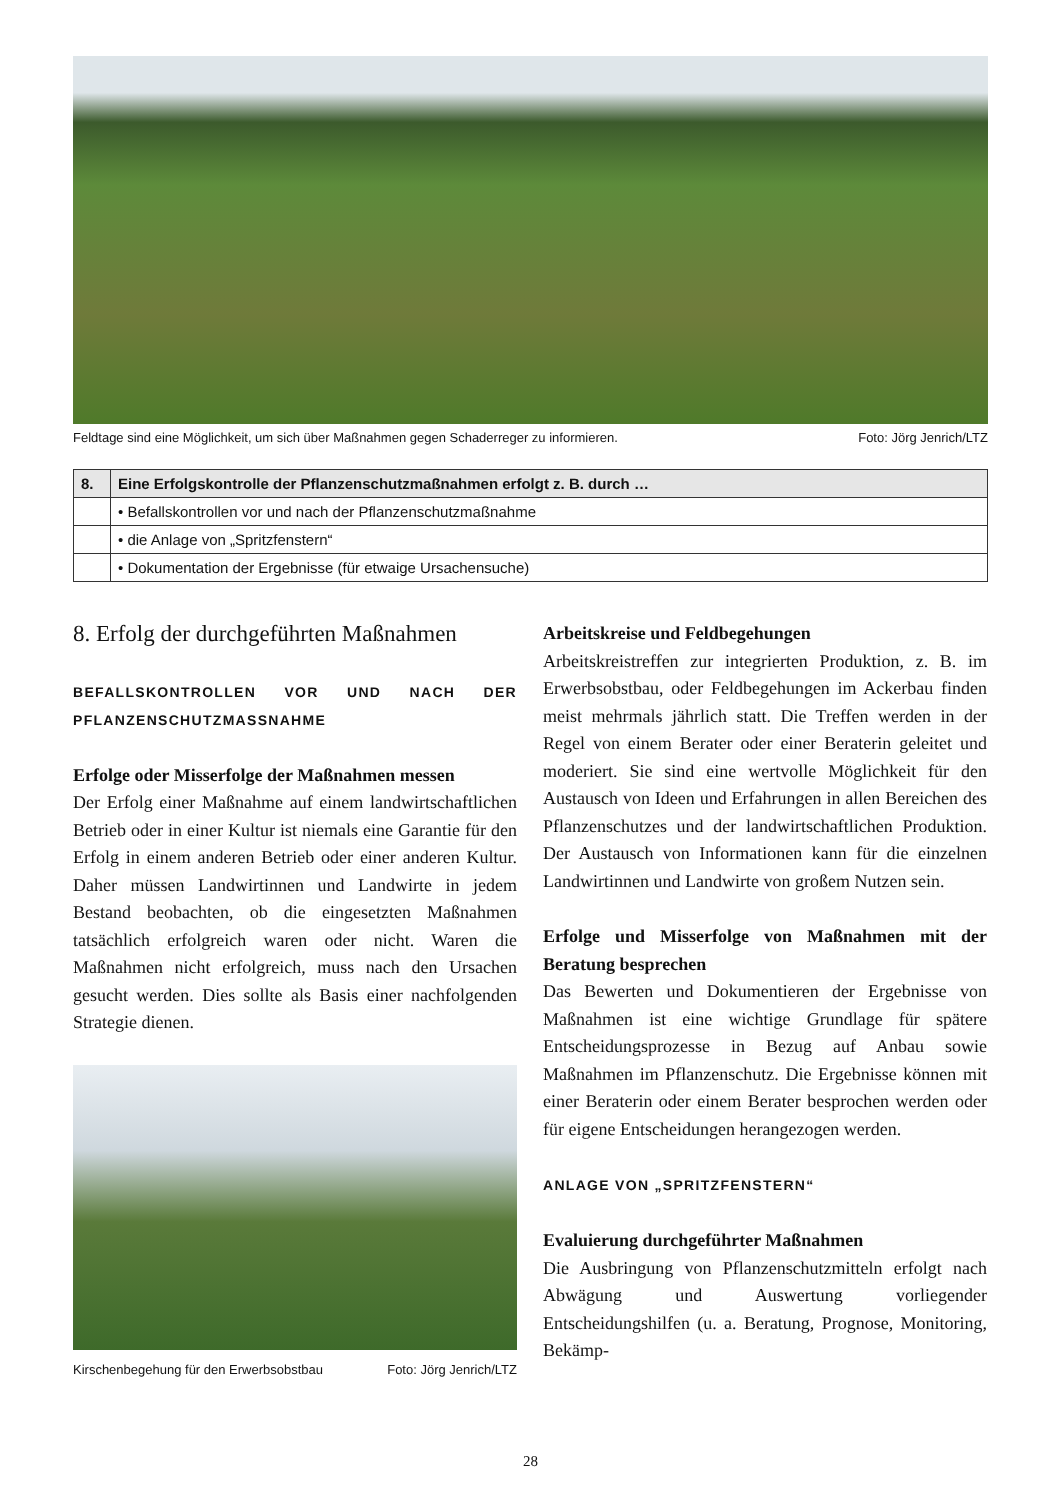Feldtage sind eine Möglichkeit, um sich über Maßnahmen gegen Schaderreger zu informieren. Foto: Jörg Jenrich/LTZ
| 8. | Eine Erfolgskontrolle der Pflanzenschutzmaßnahmen erfolgt z. B. durch … |
| --- | --- |
| | • Befallskontrollen vor und nach der Pflanzenschutzmaßnahme |
| | • die Anlage von „Spritzfenstern“ |
| | • Dokumentation der Ergebnisse (für etwaige Ursachensuche) |
8. Erfolg der durchgeführten Maßnahmen
BEFALLSKONTROLLEN VOR UND NACH DER PFLANZENSCHUTZMASSNAHME
Erfolge oder Misserfolge der Maßnahmen messen
Der Erfolg einer Maßnahme auf einem landwirtschaftlichen Betrieb oder in einer Kultur ist niemals eine Garantie für den Erfolg in einem anderen Betrieb oder einer anderen Kultur. Daher müssen Landwirtinnen und Landwirte in jedem Bestand beobachten, ob die eingesetzten Maßnahmen tatsächlich erfolgreich waren oder nicht. Waren die Maßnahmen nicht erfolgreich, muss nach den Ursachen gesucht werden. Dies sollte als Basis einer nachfolgenden Strategie dienen.
Kirschenbegehung für den Erwerbsobstbau Foto: Jörg Jenrich/LTZ
Arbeitskreise und Feldbegehungen
Arbeitskreistreffen zur integrierten Produktion, z. B. im Erwerbsobstbau, oder Feldbegehungen im Ackerbau finden meist mehrmals jährlich statt. Die Treffen werden in der Regel von einem Berater oder einer Beraterin geleitet und moderiert. Sie sind eine wertvolle Möglichkeit für den Austausch von Ideen und Erfahrungen in allen Bereichen des Pflanzenschutzes und der landwirtschaftlichen Produktion. Der Austausch von Informationen kann für die einzelnen Landwirtinnen und Landwirte von großem Nutzen sein.
Erfolge und Misserfolge von Maßnahmen mit der Beratung besprechen
Das Bewerten und Dokumentieren der Ergebnisse von Maßnahmen ist eine wichtige Grundlage für spätere Entscheidungsprozesse in Bezug auf Anbau sowie Maßnahmen im Pflanzenschutz. Die Ergebnisse können mit einer Beraterin oder einem Berater besprochen werden oder für eigene Entscheidungen herangezogen werden.
ANLAGE VON „SPRITZFENSTERN“
Evaluierung durchgeführter Maßnahmen
Die Ausbringung von Pflanzenschutzmitteln erfolgt nach Abwägung und Auswertung vorliegender Entscheidungshilfen (u. a. Beratung, Prognose, Monitoring, Bekämp-
28